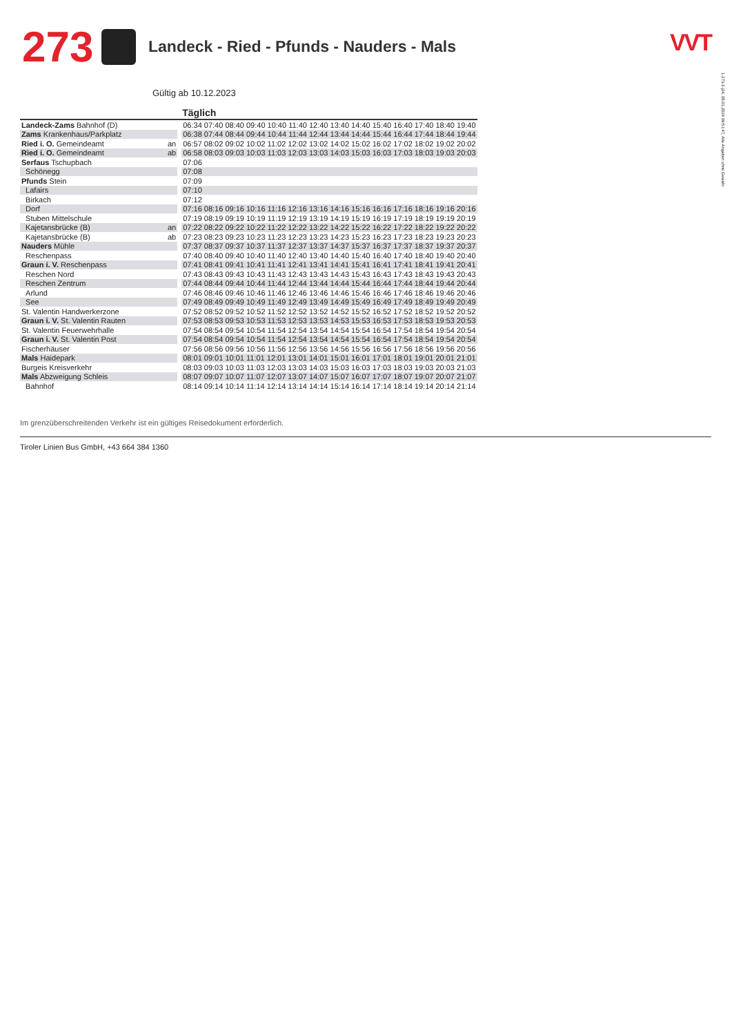273
Landeck - Ried - Pfunds - Nauders - Mals
VVT
1-273-2-j24, 08.01.2024 09:51:47, Alle Angaben ohne Gewähr
Gültig ab 10.12.2023
| | | | Täglich |
| --- | --- | --- | --- |
| Landeck-Zams Bahnhof (D) | | | 06:34 07:40 08:40 09:40 10:40 11:40 12:40 13:40 14:40 15:40 16:40 17:40 18:40 19:40 |
| Zams Krankenhaus/Parkplatz | | | 06:38 07:44 08:44 09:44 10:44 11:44 12:44 13:44 14:44 15:44 16:44 17:44 18:44 19:44 |
| Ried i. O. Gemeindeamt | an | | 06:57 08:02 09:02 10:02 11:02 12:02 13:02 14:02 15:02 16:02 17:02 18:02 19:02 20:02 |
| Ried i. O. Gemeindeamt | ab | | 06:58 08:03 09:03 10:03 11:03 12:03 13:03 14:03 15:03 16:03 17:03 18:03 19:03 20:03 |
| Serfaus Tschupbach | | | 07:06 |
| Schönegg | | | 07:08 |
| Pfunds Stein | | | 07:09 |
| Lafairs | | | 07:10 |
| Birkach | | | 07:12 |
| Dorf | | | 07:16 08:16 09:16 10:16 11:16 12:16 13:16 14:16 15:16 16:16 17:16 18:16 19:16 20:16 |
| Stuben Mittelschule | | | 07:19 08:19 09:19 10:19 11:19 12:19 13:19 14:19 15:19 16:19 17:19 18:19 19:19 20:19 |
| Kajetansbrücke (B) | an | | 07:22 08:22 09:22 10:22 11:22 12:22 13:22 14:22 15:22 16:22 17:22 18:22 19:22 20:22 |
| Kajetansbrücke (B) | ab | | 07:23 08:23 09:23 10:23 11:23 12:23 13:23 14:23 15:23 16:23 17:23 18:23 19:23 20:23 |
| Nauders Mühle | | | 07:37 08:37 09:37 10:37 11:37 12:37 13:37 14:37 15:37 16:37 17:37 18:37 19:37 20:37 |
| Reschenpass | | | 07:40 08:40 09:40 10:40 11:40 12:40 13:40 14:40 15:40 16:40 17:40 18:40 19:40 20:40 |
| Graun i. V. Reschenpass | | | 07:41 08:41 09:41 10:41 11:41 12:41 13:41 14:41 15:41 16:41 17:41 18:41 19:41 20:41 |
| Reschen Nord | | | 07:43 08:43 09:43 10:43 11:43 12:43 13:43 14:43 15:43 16:43 17:43 18:43 19:43 20:43 |
| Reschen Zentrum | | | 07:44 08:44 09:44 10:44 11:44 12:44 13:44 14:44 15:44 16:44 17:44 18:44 19:44 20:44 |
| Arlund | | | 07:46 08:46 09:46 10:46 11:46 12:46 13:46 14:46 15:46 16:46 17:46 18:46 19:46 20:46 |
| See | | | 07:49 08:49 09:49 10:49 11:49 12:49 13:49 14:49 15:49 16:49 17:49 18:49 19:49 20:49 |
| St. Valentin Handwerkerzone | | | 07:52 08:52 09:52 10:52 11:52 12:52 13:52 14:52 15:52 16:52 17:52 18:52 19:52 20:52 |
| Graun i. V. St. Valentin Rauten | | | 07:53 08:53 09:53 10:53 11:53 12:53 13:53 14:53 15:53 16:53 17:53 18:53 19:53 20:53 |
| St. Valentin Feuerwehrhalle | | | 07:54 08:54 09:54 10:54 11:54 12:54 13:54 14:54 15:54 16:54 17:54 18:54 19:54 20:54 |
| Graun i. V. St. Valentin Post | | | 07:54 08:54 09:54 10:54 11:54 12:54 13:54 14:54 15:54 16:54 17:54 18:54 19:54 20:54 |
| Fischerhäuser | | | 07:56 08:56 09:56 10:56 11:56 12:56 13:56 14:56 15:56 16:56 17:56 18:56 19:56 20:56 |
| Mals Haidepark | | | 08:01 09:01 10:01 11:01 12:01 13:01 14:01 15:01 16:01 17:01 18:01 19:01 20:01 21:01 |
| Burgeis Kreisverkehr | | | 08:03 09:03 10:03 11:03 12:03 13:03 14:03 15:03 16:03 17:03 18:03 19:03 20:03 21:03 |
| Mals Abzweigung Schleis | | | 08:07 09:07 10:07 11:07 12:07 13:07 14:07 15:07 16:07 17:07 18:07 19:07 20:07 21:07 |
| Bahnhof | | | 08:14 09:14 10:14 11:14 12:14 13:14 14:14 15:14 16:14 17:14 18:14 19:14 20:14 21:14 |
Im grenzüberschreitenden Verkehr ist ein gültiges Reisedokument erforderlich.
Tiroler Linien Bus GmbH, +43 664 384 1360